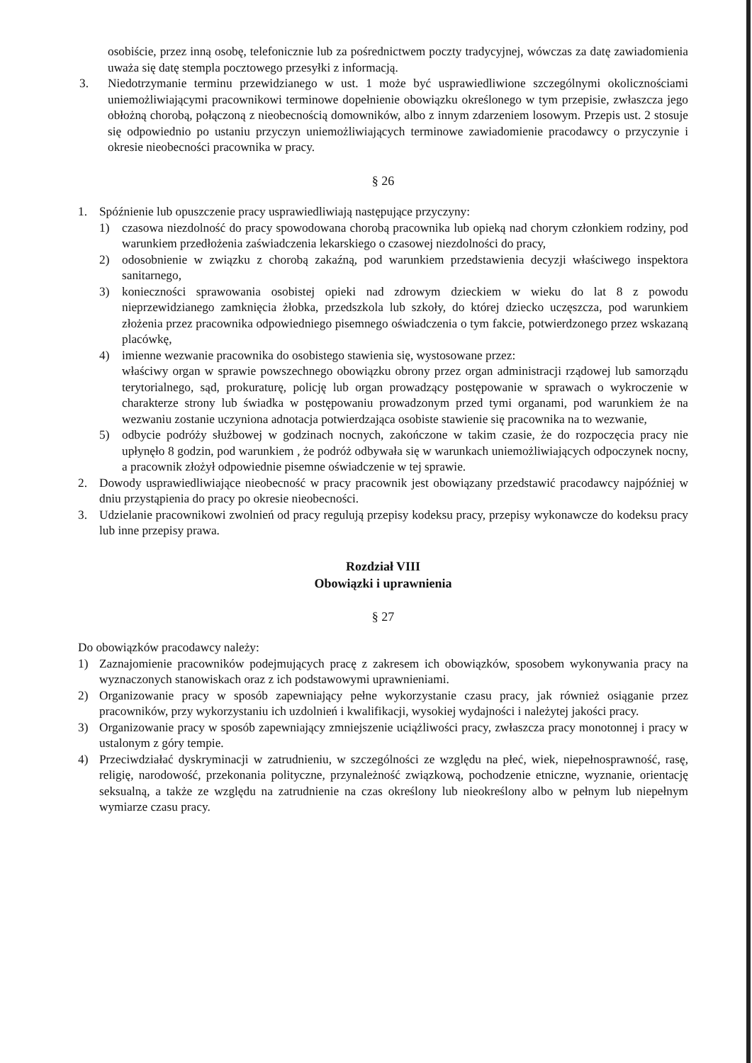osobiście, przez inną osobę, telefonicznie lub za pośrednictwem poczty tradycyjnej, wówczas za datę zawiadomienia uważa się datę stempla pocztowego przesyłki z informacją.
3. Niedotrzymanie terminu przewidzianego w ust. 1 może być usprawiedliwione szczególnymi okolicznościami uniemożliwiającymi pracownikowi terminowe dopełnienie obowiązku określonego w tym przepisie, zwłaszcza jego obłożną chorobą, połączoną z nieobecnością domowników, albo z innym zdarzeniem losowym. Przepis ust. 2 stosuje się odpowiednio po ustaniu przyczyn uniemożliwiających terminowe zawiadomienie pracodawcy o przyczynie i okresie nieobecności pracownika w pracy.
§ 26
1. Spóźnienie lub opuszczenie pracy usprawiedliwiają następujące przyczyny:
1) czasowa niezdolność do pracy spowodowana chorobą pracownika lub opieką nad chorym członkiem rodziny, pod warunkiem przedłożenia zaświadczenia lekarskiego o czasowej niezdolności do pracy,
2) odosobnienie w związku z chorobą zakaźną, pod warunkiem przedstawienia decyzji właściwego inspektora sanitarnego,
3) konieczności sprawowania osobistej opieki nad zdrowym dzieckiem w wieku do lat 8 z powodu nieprzewidzianego zamknięcia żłobka, przedszkola lub szkoły, do której dziecko uczęszcza, pod warunkiem złożenia przez pracownika odpowiedniego pisemnego oświadczenia o tym fakcie, potwierdzonego przez wskazaną placówkę,
4) imienne wezwanie pracownika do osobistego stawienia się, wystosowane przez:
właściwy organ w sprawie powszechnego obowiązku obrony przez organ administracji rządowej lub samorządu terytorialnego, sąd, prokuraturę, policję lub organ prowadzący postępowanie w sprawach o wykroczenie w charakterze strony lub świadka w postępowaniu prowadzonym przed tymi organami, pod warunkiem że na wezwaniu zostanie uczyniona adnotacja potwierdzająca osobiste stawienie się pracownika na to wezwanie,
5) odbycie podróży służbowej w godzinach nocnych, zakończone w takim czasie, że do rozpoczęcia pracy nie upłynęło 8 godzin, pod warunkiem , że podróż odbywała się w warunkach uniemożliwiających odpoczynek nocny, a pracownik złożył odpowiednie pisemne oświadczenie w tej sprawie.
2. Dowody usprawiedliwiające nieobecność w pracy pracownik jest obowiązany przedstawić pracodawcy najpóźniej w dniu przystąpienia do pracy po okresie nieobecności.
3. Udzielanie pracownikowi zwolnień od pracy regulują przepisy kodeksu pracy, przepisy wykonawcze do kodeksu pracy lub inne przepisy prawa.
Rozdział VIII
Obowiązki i uprawnienia
§ 27
Do obowiązków pracodawcy należy:
1) Zaznajomienie pracowników podejmujących pracę z zakresem ich obowiązków, sposobem wykonywania pracy na wyznaczonych stanowiskach oraz z ich podstawowymi uprawnieniami.
2) Organizowanie pracy w sposób zapewniający pełne wykorzystanie czasu pracy, jak również osiąganie przez pracowników, przy wykorzystaniu ich uzdolnień i kwalifikacji, wysokiej wydajności i należytej jakości pracy.
3) Organizowanie pracy w sposób zapewniający zmniejszenie uciążliwości pracy, zwłaszcza pracy monotonnej i pracy w ustalonym z góry tempie.
4) Przeciwdziałać dyskryminacji w zatrudnieniu, w szczególności ze względu na płeć, wiek, niepełnosprawność, rasę, religię, narodowość, przekonania polityczne, przynależność związkową, pochodzenie etniczne, wyznanie, orientację seksualną, a także ze względu na zatrudnienie na czas określony lub nieokreślony albo w pełnym lub niepełnym wymiarze czasu pracy.